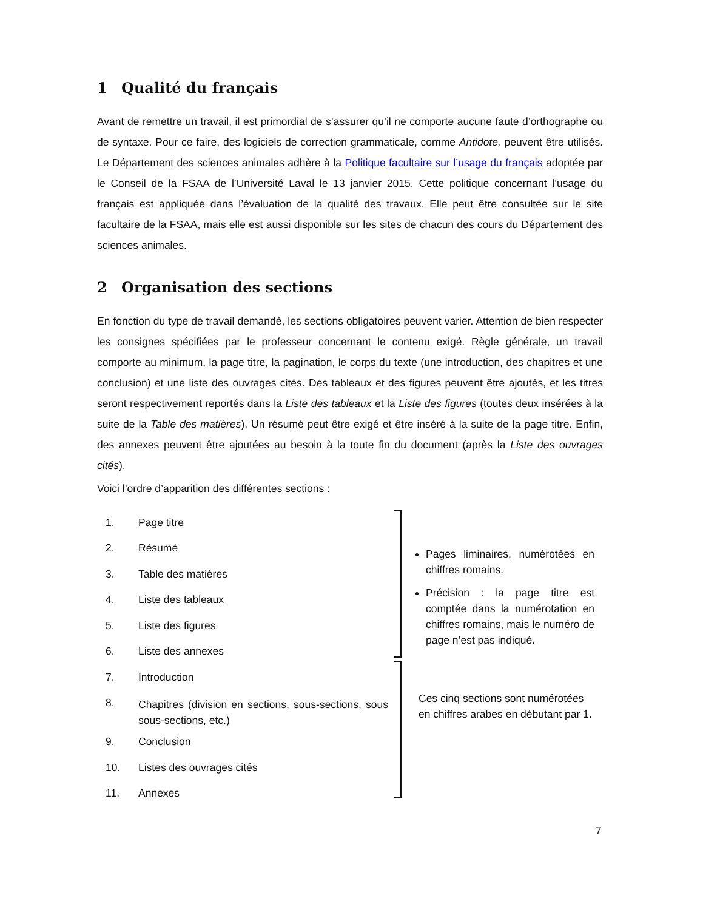1 Qualité du français
Avant de remettre un travail, il est primordial de s’assurer qu’il ne comporte aucune faute d’orthographe ou de syntaxe. Pour ce faire, des logiciels de correction grammaticale, comme Antidote, peuvent être utilisés. Le Département des sciences animales adhère à la Politique facultaire sur l’usage du français adoptée par le Conseil de la FSAA de l’Université Laval le 13 janvier 2015. Cette politique concernant l’usage du français est appliquée dans l’évaluation de la qualité des travaux. Elle peut être consultée sur le site facultaire de la FSAA, mais elle est aussi disponible sur les sites de chacun des cours du Département des sciences animales.
2 Organisation des sections
En fonction du type de travail demandé, les sections obligatoires peuvent varier. Attention de bien respecter les consignes spécifiées par le professeur concernant le contenu exigé. Règle générale, un travail comporte au minimum, la page titre, la pagination, le corps du texte (une introduction, des chapitres et une conclusion) et une liste des ouvrages cités. Des tableaux et des figures peuvent être ajoutés, et les titres seront respectivement reportés dans la Liste des tableaux et la Liste des figures (toutes deux insérées à la suite de la Table des matières). Un résumé peut être exigé et être inséré à la suite de la page titre. Enfin, des annexes peuvent être ajoutées au besoin à la toute fin du document (après la Liste des ouvrages cités).
Voici l’ordre d’apparition des différentes sections :
1. Page titre
2. Résumé
3. Table des matières
4. Liste des tableaux
5. Liste des figures
6. Liste des annexes
7. Introduction
8. Chapitres (division en sections, sous-sections, sous sous-sections, etc.)
9. Conclusion
10. Listes des ouvrages cités
11. Annexes
Pages liminaires, numérotées en chiffres romains.
Précision : la page titre est comptée dans la numérotation en chiffres romains, mais le numéro de page n’est pas indiqué.
Ces cinq sections sont numérotées en chiffres arabes en débutant par 1.
7